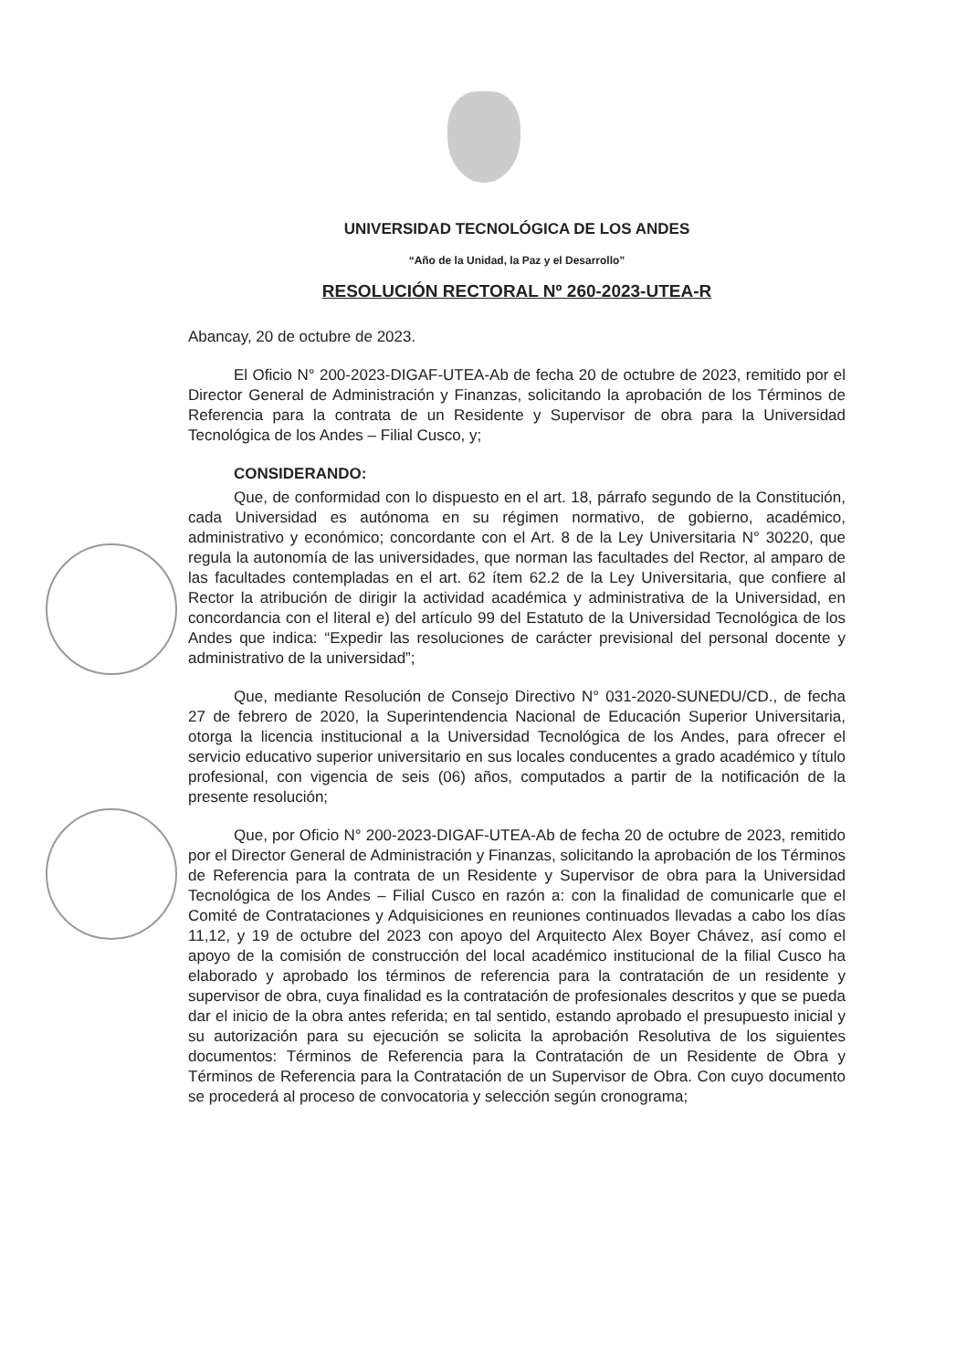UNIVERSIDAD TECNOLÓGICA DE LOS ANDES
“Año de la Unidad, la Paz y el Desarrollo”
RESOLUCIÓN RECTORAL Nº 260-2023-UTEA-R
Abancay, 20 de octubre de 2023.
El Oficio N° 200-2023-DIGAF-UTEA-Ab de fecha 20 de octubre de 2023, remitido por el Director General de Administración y Finanzas, solicitando la aprobación de los Términos de Referencia para la contrata de un Residente y Supervisor de obra para la Universidad Tecnológica de los Andes – Filial Cusco, y;
CONSIDERANDO:
Que, de conformidad con lo dispuesto en el art. 18, párrafo segundo de la Constitución, cada Universidad es autónoma en su régimen normativo, de gobierno, académico, administrativo y económico; concordante con el Art. 8 de la Ley Universitaria N° 30220, que regula la autonomía de las universidades, que norman las facultades del Rector, al amparo de las facultades contempladas en el art. 62 ítem 62.2 de la Ley Universitaria, que confiere al Rector la atribución de dirigir la actividad académica y administrativa de la Universidad, en concordancia con el literal e) del artículo 99 del Estatuto de la Universidad Tecnológica de los Andes que indica: “Expedir las resoluciones de carácter previsional del personal docente y administrativo de la universidad”;
Que, mediante Resolución de Consejo Directivo N° 031-2020-SUNEDU/CD., de fecha 27 de febrero de 2020, la Superintendencia Nacional de Educación Superior Universitaria, otorga la licencia institucional a la Universidad Tecnológica de los Andes, para ofrecer el servicio educativo superior universitario en sus locales conducentes a grado académico y título profesional, con vigencia de seis (06) años, computados a partir de la notificación de la presente resolución;
Que, por Oficio N° 200-2023-DIGAF-UTEA-Ab de fecha 20 de octubre de 2023, remitido por el Director General de Administración y Finanzas, solicitando la aprobación de los Términos de Referencia para la contrata de un Residente y Supervisor de obra para la Universidad Tecnológica de los Andes – Filial Cusco en razón a: con la finalidad de comunicarle que el Comité de Contrataciones y Adquisiciones en reuniones continuados llevadas a cabo los días 11,12, y 19 de octubre del 2023 con apoyo del Arquitecto Alex Boyer Chávez, así como el apoyo de la comisión de construcción del local académico institucional de la filial Cusco ha elaborado y aprobado los términos de referencia para la contratación de un residente y supervisor de obra, cuya finalidad es la contratación de profesionales descritos y que se pueda dar el inicio de la obra antes referida; en tal sentido, estando aprobado el presupuesto inicial y su autorización para su ejecución se solicita la aprobación Resolutiva de los siguientes documentos: Términos de Referencia para la Contratación de un Residente de Obra y Términos de Referencia para la Contratación de un Supervisor de Obra. Con cuyo documento se procederá al proceso de convocatoria y selección según cronograma;